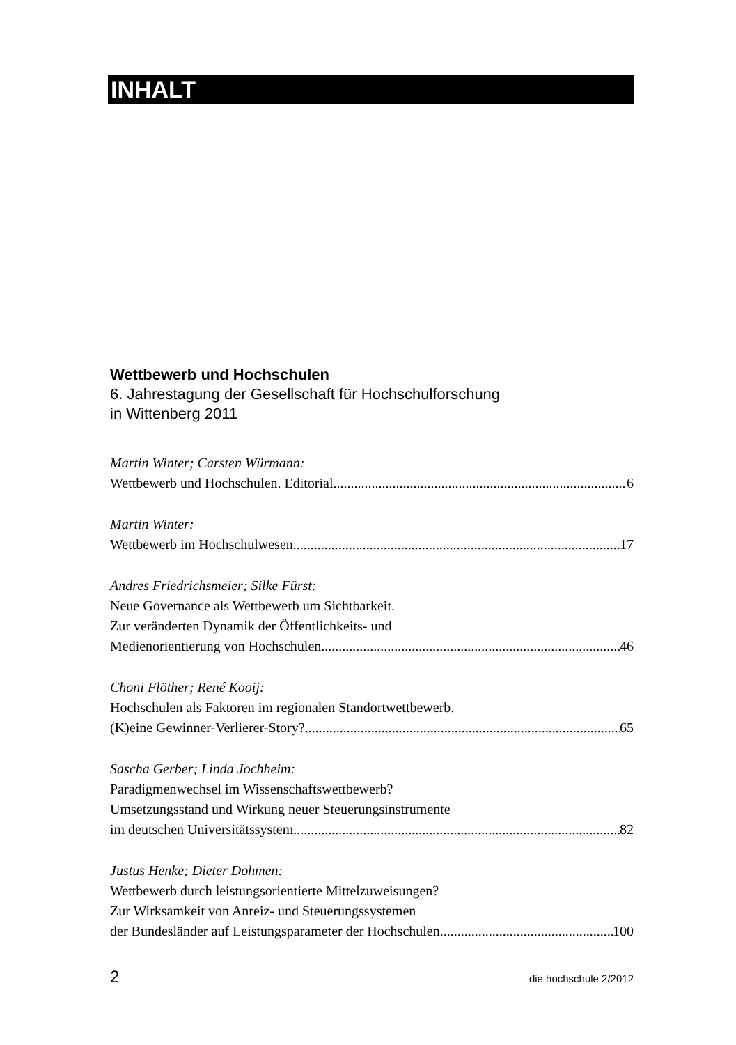INHALT
Wettbewerb und Hochschulen
6. Jahrestagung der Gesellschaft für Hochschulforschung
in Wittenberg 2011
Martin Winter; Carsten Würmann:
Wettbewerb und Hochschulen. Editorial 6
Martin Winter:
Wettbewerb im Hochschulwesen 17
Andres Friedrichsmeier; Silke Fürst:
Neue Governance als Wettbewerb um Sichtbarkeit.
Zur veränderten Dynamik der Öffentlichkeits- und
Medienorientierung von Hochschulen. 46
Choni Flöther; René Kooij:
Hochschulen als Faktoren im regionalen Standortwettbewerb.
(K)eine Gewinner-Verlierer-Story? 65
Sascha Gerber; Linda Jochheim:
Paradigmenwechsel im Wissenschaftswettbewerb?
Umsetzungsstand und Wirkung neuer Steuerungsinstrumente
im deutschen Universitätssystem 82
Justus Henke; Dieter Dohmen:
Wettbewerb durch leistungsorientierte Mittelzuweisungen?
Zur Wirksamkeit von Anreiz- und Steuerungssystemen
der Bundesländer auf Leistungsparameter der Hochschulen 100
2 die hochschule 2/2012